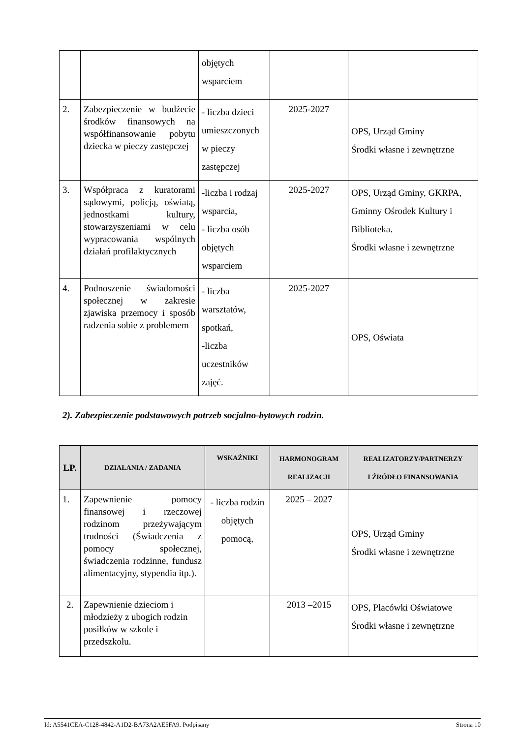| | | objętych wsparciem | | |
| 2. | Zabezpieczenie w budżecie środków finansowych na współfinansowanie pobytu dziecka w pieczy zastępczej | - liczba dzieci umieszczonych w pieczy zastępczej | 2025-2027 | OPS, Urząd Gminy Środki własne i zewnętrzne |
| 3. | Współpraca z kuratorami sądowymi, policją, oświatą, jednostkami kultury, stowarzyszeniami w celu wypracowania wspólnych działań profilaktycznych | -liczba i rodzaj wsparcia, - liczba osób objętych wsparciem | 2025-2027 | OPS, Urząd Gminy, GKRPA, Gminny Ośrodek Kultury i Biblioteka. Środki własne i zewnętrzne |
| 4. | Podnoszenie świadomości społecznej w zakresie zjawiska przemocy i sposób radzenia sobie z problemem | - liczba warsztatów, spotkań, -liczba uczestników zajęć. | 2025-2027 | OPS, Oświata |
2). Zabezpieczenie podstawowych potrzeb socjalno-bytowych rodzin.
| LP. | DZIAŁANIA / ZADANIA | WSKAŹNIKI | HARMONOGRAM REALIZACJI | REALIZATORZY/PARTNERZY I ŹRÓDŁO FINANSOWANIA |
| --- | --- | --- | --- | --- |
| 1. | Zapewnienie pomocy finansowej i rzeczowej rodzinom przeżywającym trudności (Świadczenia z pomocy społecznej, świadczenia rodzinne, fundusz alimentacyjny, stypendia itp.). | - liczba rodzin objętych pomocą, | 2025 – 2027 | OPS, Urząd Gminy Środki własne i zewnętrzne |
| 2. | Zapewnienie dzieciom i młodzieży z ubogich rodzin posiłków w szkole i przedszkolu. | | 2013 –2015 | OPS, Placówki Oświatowe Środki własne i zewnętrzne |
Id: A5541CEA-C128-4842-A1D2-BA73A2AE5FA9. Podpisany Strona 10